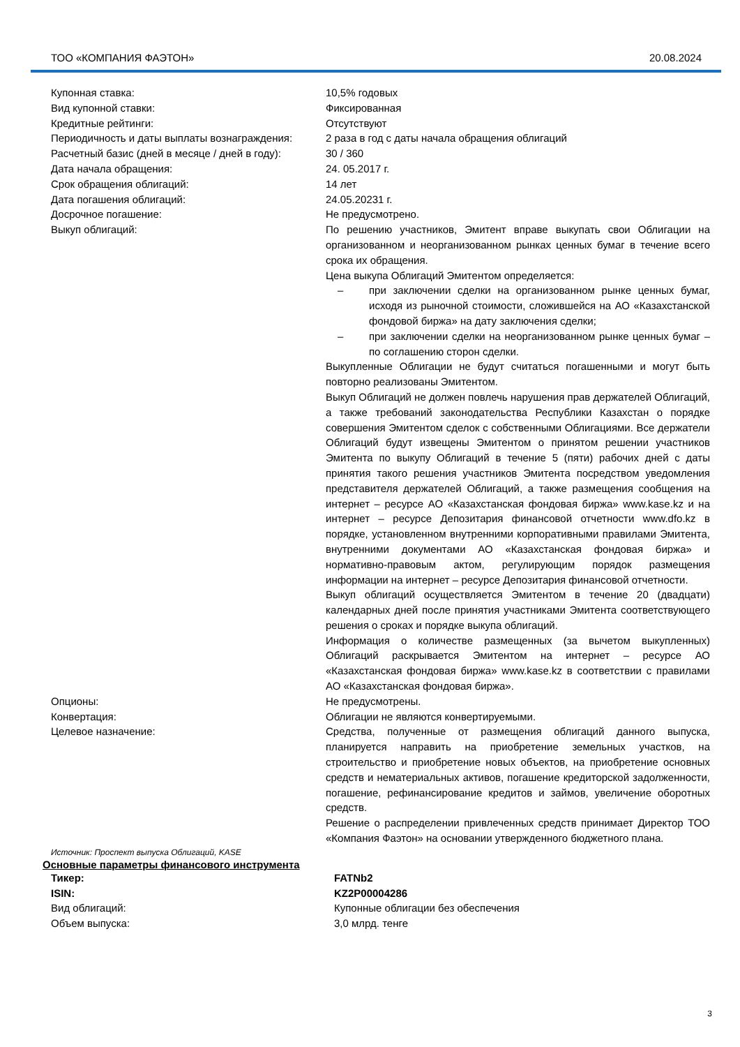ТОО «КОМПАНИЯ ФАЭТОН» 20.08.2024
| Купонная ставка: | 10,5% годовых |
| Вид купонной ставки: | Фиксированная |
| Кредитные рейтинги: | Отсутствуют |
| Периодичность и даты выплаты вознаграждения: | 2 раза в год с даты начала обращения облигаций |
| Расчетный базис (дней в месяце / дней в году): | 30 / 360 |
| Дата начала обращения: | 24. 05.2017 г. |
| Срок обращения облигаций: | 14 лет |
| Дата погашения облигаций: | 24.05.20231 г. |
| Досрочное погашение: | Не предусмотрено. |
| Выкуп облигаций: | По решению участников, Эмитент вправе выкупать свои Облигации на организованном и неорганизованном рынках ценных бумаг в течение всего срока их обращения. Цена выкупа Облигаций Эмитентом определяется: – при заключении сделки на организованном рынке ценных бумаг, исходя из рыночной стоимости, сложившейся на АО «Казахстанской фондовой биржа» на дату заключения сделки; – при заключении сделки на неорганизованном рынке ценных бумаг – по соглашению сторон сделки. Выкупленные Облигации не будут считаться погашенными и могут быть повторно реализованы Эмитентом. Выкуп Облигаций не должен повлечь нарушения прав держателей Облигаций, а также требований законодательства Республики Казахстан о порядке совершения Эмитентом сделок с собственными Облигациями. Все держатели Облигаций будут извещены Эмитентом о принятом решении участников Эмитента по выкупу Облигаций в течение 5 (пяти) рабочих дней с даты принятия такого решения участников Эмитента посредством уведомления представителя держателей Облигаций, а также размещения сообщения на интернет – ресурсе АО «Казахстанская фондовая биржа» www.kase.kz и на интернет – ресурсе Депозитария финансовой отчетности www.dfo.kz в порядке, установленном внутренними корпоративными правилами Эмитента, внутренними документами АО «Казахстанская фондовая биржа» и нормативно-правовым актом, регулирующим порядок размещения информации на интернет – ресурсе Депозитария финансовой отчетности. Выкуп облигаций осуществляется Эмитентом в течение 20 (двадцати) календарных дней после принятия участниками Эмитента соответствующего решения о сроках и порядке выкупа облигаций. Информация о количестве размещенных (за вычетом выкупленных) Облигаций раскрывается Эмитентом на интернет – ресурсе АО «Казахстанская фондовая биржа» www.kase.kz в соответствии с правилами АО «Казахстанская фондовая биржа». |
| Опционы: | Не предусмотрены. |
| Конвертация: | Облигации не являются конвертируемыми. |
| Целевое назначение: | Средства, полученные от размещения облигаций данного выпуска, планируется направить на приобретение земельных участков, на строительство и приобретение новых объектов, на приобретение основных средств и нематериальных активов, погашение кредиторской задолженности, погашение, рефинансирование кредитов и займов, увеличение оборотных средств. Решение о распределении привлеченных средств принимает Директор ТОО «Компания Фаэтон» на основании утвержденного бюджетного плана. |
Источник: Проспект выпуска Облигаций, KASE
Основные параметры финансового инструмента
| Тикер: | FATNb2 |
| ISIN: | KZ2P00004286 |
| Вид облигаций: | Купонные облигации без обеспечения |
| Объем выпуска: | 3,0 млрд. тенге |
3